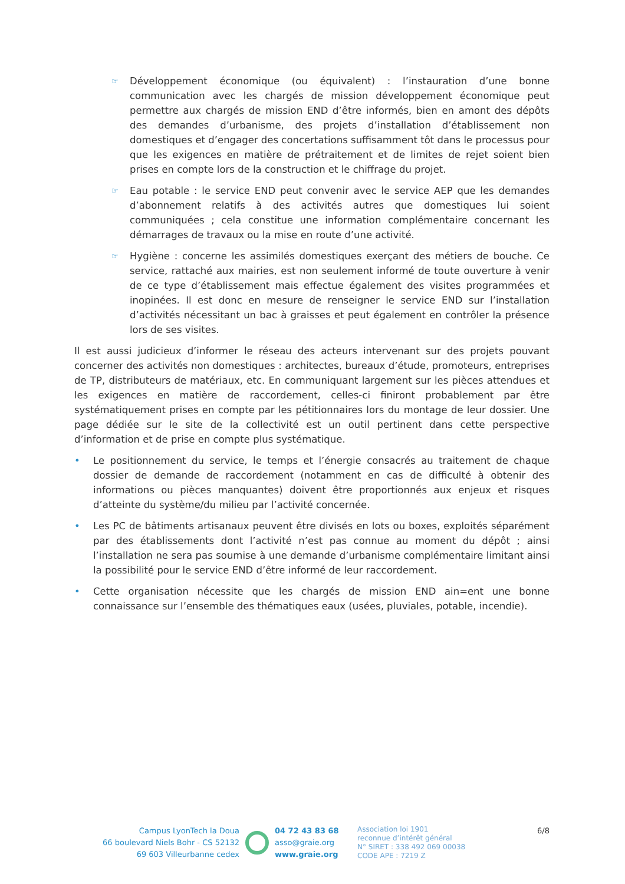☞
Développement économique (ou équivalent) : l’instauration d’une bonne communication avec les chargés de mission développement économique peut permettre aux chargés de mission END d’être informés, bien en amont des dépôts des demandes d’urbanisme, des projets d’installation d’établissement non domestiques et d’engager des concertations suffisamment tôt dans le processus pour que les exigences en matière de prétraitement et de limites de rejet soient bien prises en compte lors de la construction et le chiffrage du projet.
☞
Eau potable : le service END peut convenir avec le service AEP que les demandes d’abonnement relatifs à des activités autres que domestiques lui soient communiquées ; cela constitue une information complémentaire concernant les démarrages de travaux ou la mise en route d’une activité.
☞
Hygiène : concerne les assimilés domestiques exerçant des métiers de bouche. Ce service, rattaché aux mairies, est non seulement informé de toute ouverture à venir de ce type d’établissement mais effectue également des visites programmées et inopinées. Il est donc en mesure de renseigner le service END sur l’installation d’activités nécessitant un bac à graisses et peut également en contrôler la présence lors de ses visites.
Il est aussi judicieux d’informer le réseau des acteurs intervenant sur des projets pouvant concerner des activités non domestiques : architectes, bureaux d’étude, promoteurs, entreprises de TP, distributeurs de matériaux, etc. En communiquant largement sur les pièces attendues et les exigences en matière de raccordement, celles-ci finiront probablement par être systématiquement prises en compte par les pétitionnaires lors du montage de leur dossier. Une page dédiée sur le site de la collectivité est un outil pertinent dans cette perspective d’information et de prise en compte plus systématique.
• Le positionnement du service, le temps et l’énergie consacrés au traitement de chaque dossier de demande de raccordement (notamment en cas de difficulté à obtenir des informations ou pièces manquantes) doivent être proportionnés aux enjeux et risques d’atteinte du système/du milieu par l’activité concernée.
• Les PC de bâtiments artisanaux peuvent être divisés en lots ou boxes, exploités séparément par des établissements dont l’activité n’est pas connue au moment du dépôt ; ainsi l’installation ne sera pas soumise à une demande d’urbanisme complémentaire limitant ainsi la possibilité pour le service END d’être informé de leur raccordement.
• Cette organisation nécessite que les chargés de mission END ain=ent une bonne connaissance sur l’ensemble des thématiques eaux (usées, pluviales, potable, incendie).
Campus LyonTech la Doua
66 boulevard Niels Bohr - CS 52132
69 603 Villeurbanne cedex
04 72 43 83 68
asso@graie.org
www.graie.org
Association loi 1901
reconnue d’intérêt général
N° SIRET : 338 492 069 00038
CODE APE : 7219 Z
6/8